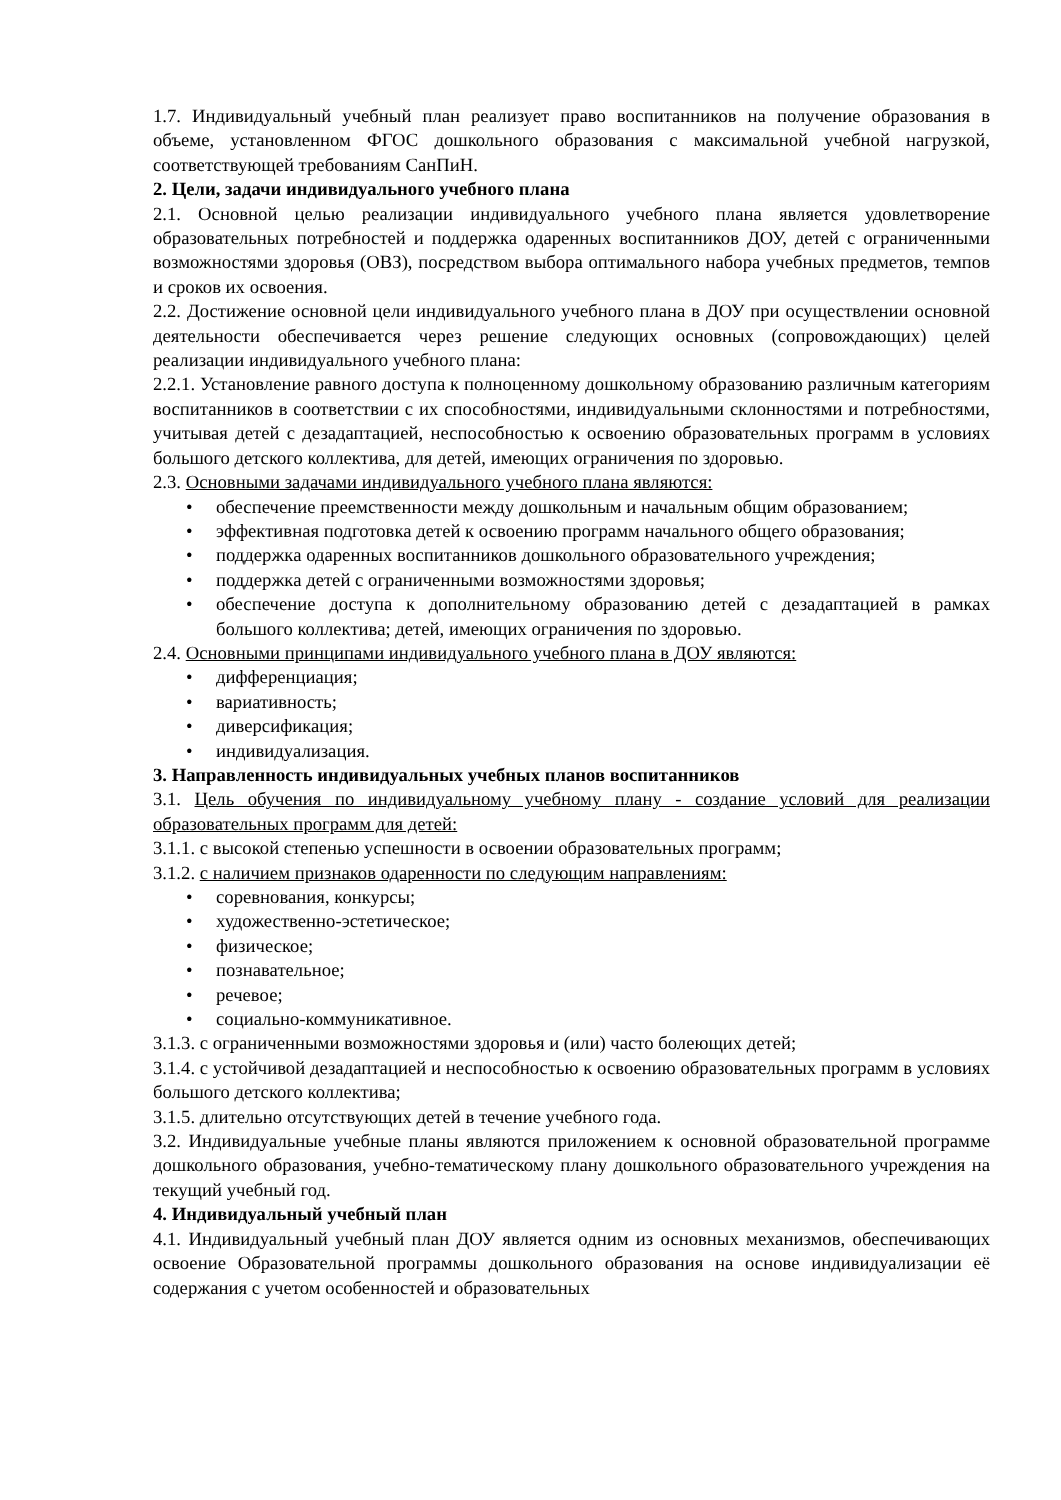1.7. Индивидуальный учебный план реализует право воспитанников на получение образования в объеме, установленном ФГОС дошкольного образования с максимальной учебной нагрузкой, соответствующей требованиям СанПиН.
2. Цели, задачи индивидуального учебного плана
2.1. Основной целью реализации индивидуального учебного плана является удовлетворение образовательных потребностей и поддержка одаренных воспитанников ДОУ, детей с ограниченными возможностями здоровья (ОВЗ), посредством выбора оптимального набора учебных предметов, темпов и сроков их освоения.
2.2. Достижение основной цели индивидуального учебного плана в ДОУ при осуществлении основной деятельности обеспечивается через решение следующих основных (сопровождающих) целей реализации индивидуального учебного плана:
2.2.1. Установление равного доступа к полноценному дошкольному образованию различным категориям воспитанников в соответствии с их способностями, индивидуальными склонностями и потребностями, учитывая детей с дезадаптацией, неспособностью к освоению образовательных программ в условиях большого детского коллектива, для детей, имеющих ограничения по здоровью.
2.3. Основными задачами индивидуального учебного плана являются:
• обеспечение преемственности между дошкольным и начальным общим образованием;
• эффективная подготовка детей к освоению программ начального общего образования;
• поддержка одаренных воспитанников дошкольного образовательного учреждения;
• поддержка детей с ограниченными возможностями здоровья;
• обеспечение доступа к дополнительному образованию детей с дезадаптацией в рамках большого коллектива; детей, имеющих ограничения по здоровью.
2.4. Основными принципами индивидуального учебного плана в ДОУ являются:
• дифференциация;
• вариативность;
• диверсификация;
• индивидуализация.
3. Направленность индивидуальных учебных планов воспитанников
3.1. Цель обучения по индивидуальному учебному плану - создание условий для реализации образовательных программ для детей:
3.1.1. с высокой степенью успешности в освоении образовательных программ;
3.1.2. с наличием признаков одаренности по следующим направлениям:
• соревнования, конкурсы;
• художественно-эстетическое;
• физическое;
• познавательное;
• речевое;
• социально-коммуникативное.
3.1.3. с ограниченными возможностями здоровья и (или) часто болеющих детей;
3.1.4. с устойчивой дезадаптацией и неспособностью к освоению образовательных программ в условиях большого детского коллектива;
3.1.5. длительно отсутствующих детей в течение учебного года.
3.2. Индивидуальные учебные планы являются приложением к основной образовательной программе дошкольного образования, учебно-тематическому плану дошкольного образовательного учреждения на текущий учебный год.
4. Индивидуальный учебный план
4.1. Индивидуальный учебный план ДОУ является одним из основных механизмов, обеспечивающих освоение Образовательной программы дошкольного образования на основе индивидуализации её содержания с учетом особенностей и образовательных